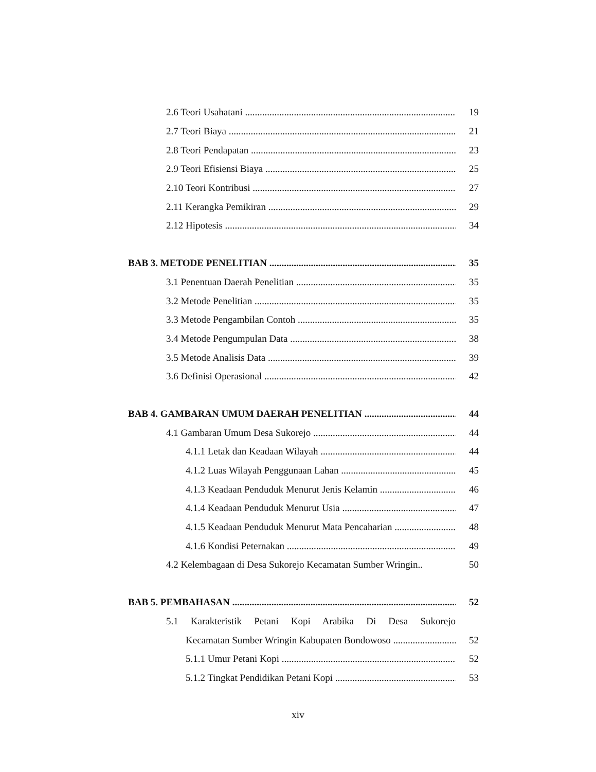2.6 Teori Usahatani 19
2.7 Teori Biaya 21
2.8 Teori Pendapatan 23
2.9 Teori Efisiensi Biaya 25
2.10 Teori Kontribusi 27
2.11 Kerangka Pemikiran 29
2.12 Hipotesis 34
BAB 3. METODE PENELITIAN 35
3.1 Penentuan Daerah Penelitian 35
3.2 Metode Penelitian 35
3.3 Metode Pengambilan Contoh 35
3.4 Metode Pengumpulan Data 38
3.5 Metode Analisis Data 39
3.6 Definisi Operasional 42
BAB 4. GAMBARAN UMUM DAERAH PENELITIAN 44
4.1 Gambaran Umum Desa Sukorejo 44
4.1.1 Letak dan Keadaan Wilayah 44
4.1.2 Luas Wilayah Penggunaan Lahan 45
4.1.3 Keadaan Penduduk Menurut Jenis Kelamin 46
4.1.4 Keadaan Penduduk Menurut Usia 47
4.1.5 Keadaan Penduduk Menurut Mata Pencaharian 48
4.1.6 Kondisi Peternakan 49
4.2 Kelembagaan di Desa Sukorejo Kecamatan Sumber Wringin.. 50
BAB 5. PEMBAHASAN 52
5.1 Karakteristik Petani Kopi Arabika Di Desa Sukorejo
Kecamatan Sumber Wringin Kabupaten Bondowoso 52
5.1.1 Umur Petani Kopi 52
5.1.2 Tingkat Pendidikan Petani Kopi 53
xiv